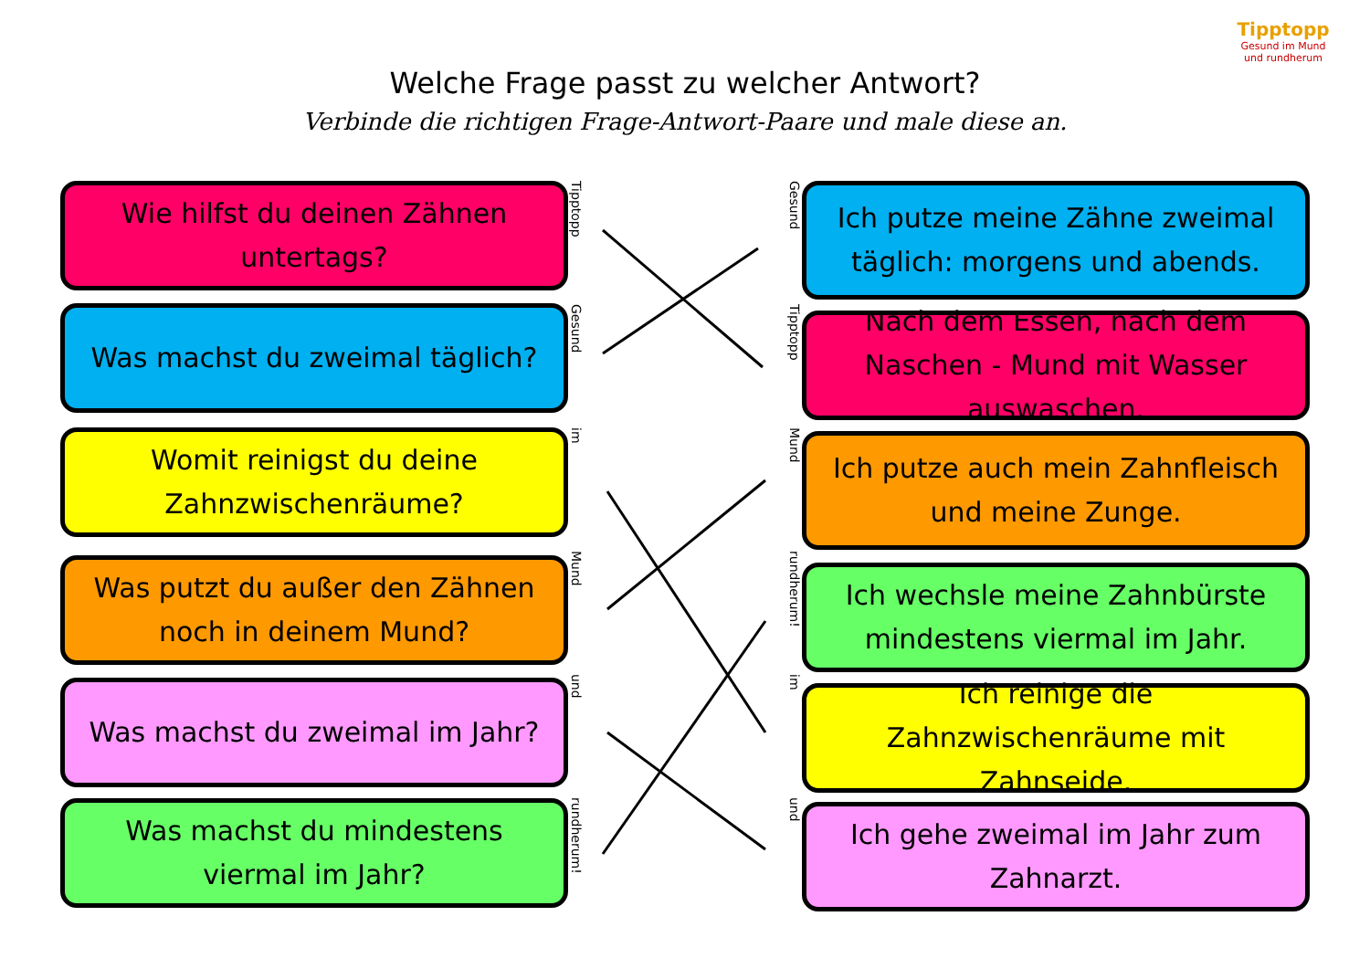Tipptopp
Gesund im Mund
und rundherum
Welche Frage passt zu welcher Antwort?
Verbinde die richtigen Frage-Antwort-Paare und male diese an.
Wie hilfst du deinen Zähnen untertags?
Was machst du zweimal täglich?
Womit reinigst du deine Zahnzwischenräume?
Was putzt du außer den Zähnen noch in deinem Mund?
Was machst du zweimal im Jahr?
Was machst du mindestens viermal im Jahr?
Tipptopp
Gesund
im
Mund
und
rundherum!
Gesund
Tipptopp
Mund
rundherum!
im
und
Ich putze meine Zähne zweimal täglich: morgens und abends.
Nach dem Essen, nach dem Naschen - Mund mit Wasser auswaschen.
Ich putze auch mein Zahnfleisch und meine Zunge.
Ich wechsle meine Zahnbürste mindestens viermal im Jahr.
Ich reinige die Zahnzwischenräume mit Zahnseide.
Ich gehe zweimal im Jahr zum Zahnarzt.